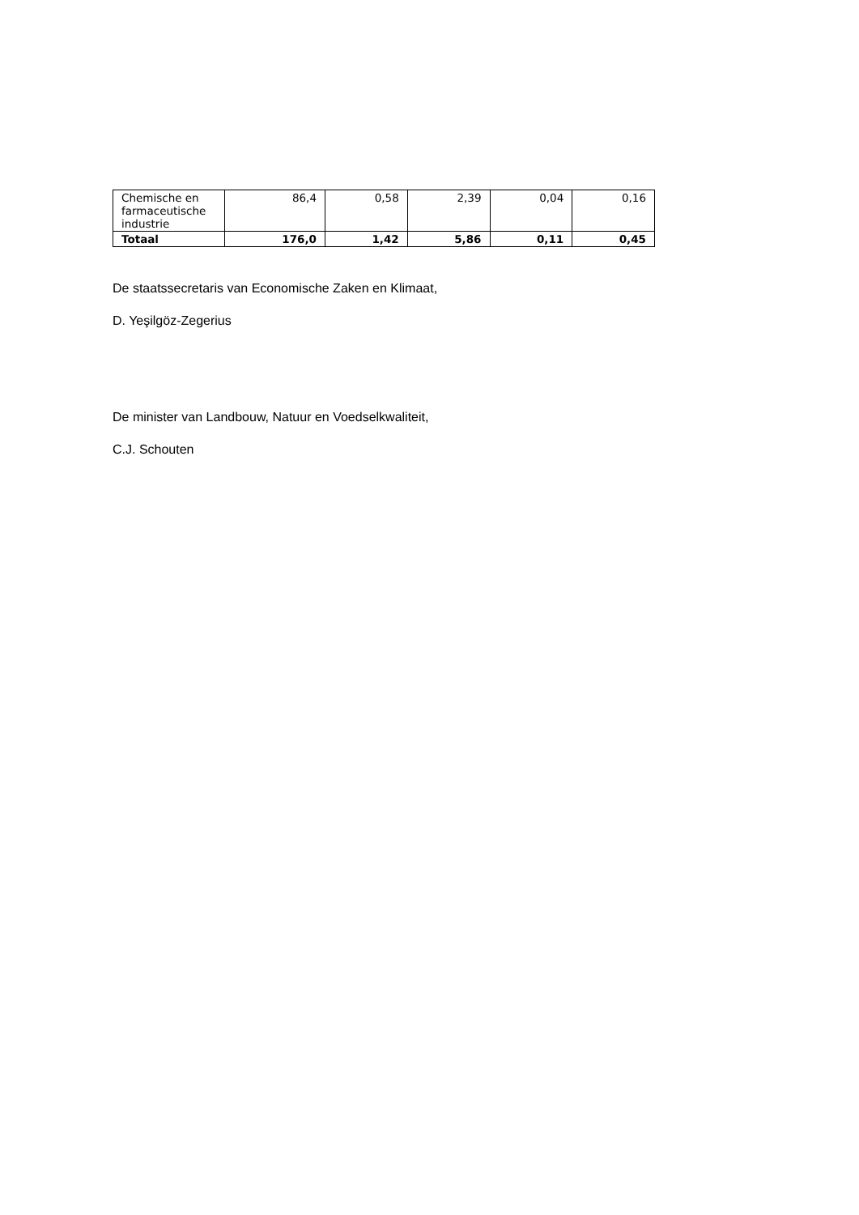| Chemische en farmaceutische industrie | 86,4 | 0,58 | 2,39 | 0,04 | 0,16 |
| Totaal | 176,0 | 1,42 | 5,86 | 0,11 | 0,45 |
De staatssecretaris van Economische Zaken en Klimaat,
D. Yeşilgöz-Zegerius
De minister van Landbouw, Natuur en Voedselkwaliteit,
C.J. Schouten